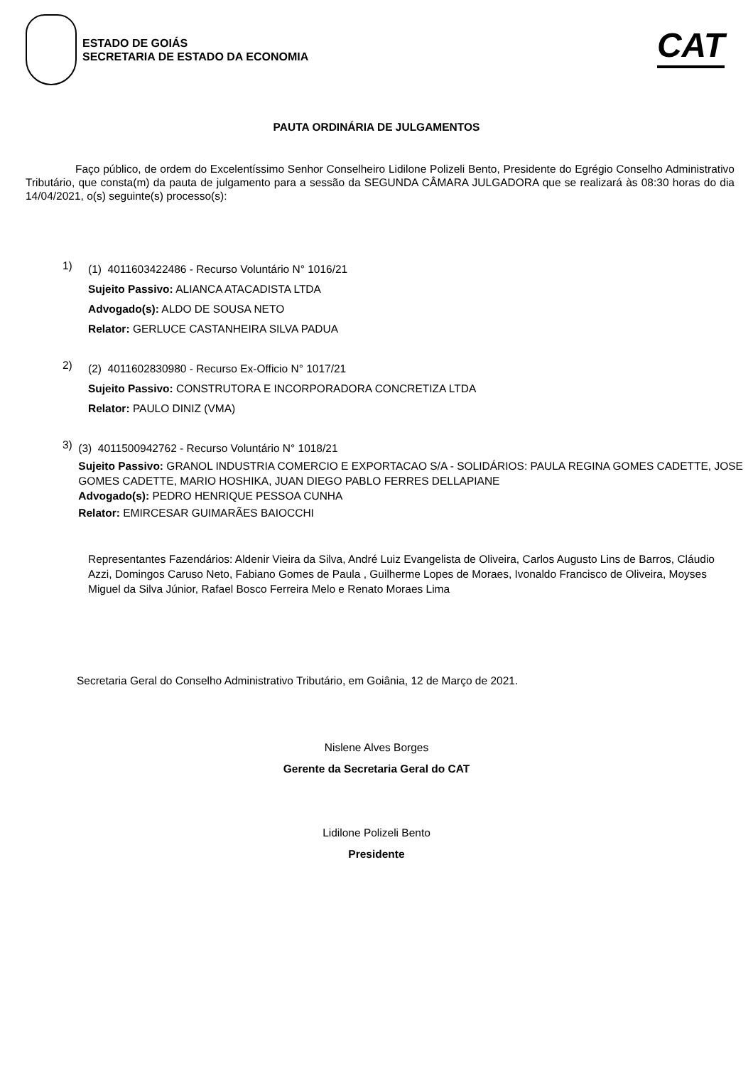ESTADO DE GOIÁS
SECRETARIA DE ESTADO DA ECONOMIA
CAT
PAUTA ORDINÁRIA DE JULGAMENTOS
Faço público, de ordem do Excelentíssimo Senhor Conselheiro Lidilone Polizeli Bento, Presidente do Egrégio Conselho Administrativo Tributário, que consta(m) da pauta de julgamento para a sessão da SEGUNDA CÂMARA JULGADORA que se realizará às 08:30 horas do dia 14/04/2021, o(s) seguinte(s) processo(s):
1)
(1) 4011603422486 - Recurso Voluntário N° 1016/21
Sujeito Passivo: ALIANCA ATACADISTA LTDA
Advogado(s): ALDO DE SOUSA NETO
Relator: GERLUCE CASTANHEIRA SILVA PADUA
2)
(2) 4011602830980 - Recurso Ex-Officio N° 1017/21
Sujeito Passivo: CONSTRUTORA E INCORPORADORA CONCRETIZA LTDA
Relator: PAULO DINIZ (VMA)
3)
(3) 4011500942762 - Recurso Voluntário N° 1018/21
Sujeito Passivo: GRANOL INDUSTRIA COMERCIO E EXPORTACAO S/A - SOLIDÁRIOS: PAULA REGINA GOMES CADETTE, JOSE GOMES CADETTE, MARIO HOSHIKA, JUAN DIEGO PABLO FERRES DELLAPIANE
Advogado(s): PEDRO HENRIQUE PESSOA CUNHA
Relator: EMIRCESAR GUIMARÃES BAIOCCHI
Representantes Fazendários: Aldenir Vieira da Silva, André Luiz Evangelista de Oliveira, Carlos Augusto Lins de Barros, Cláudio Azzi, Domingos Caruso Neto, Fabiano Gomes de Paula , Guilherme Lopes de Moraes, Ivonaldo Francisco de Oliveira, Moyses Miguel da Silva Júnior, Rafael Bosco Ferreira Melo e Renato Moraes Lima
Secretaria Geral do Conselho Administrativo Tributário, em Goiânia, 12 de Março de 2021.
Nislene Alves Borges
Gerente da Secretaria Geral do CAT
Lidilone Polizeli Bento
Presidente